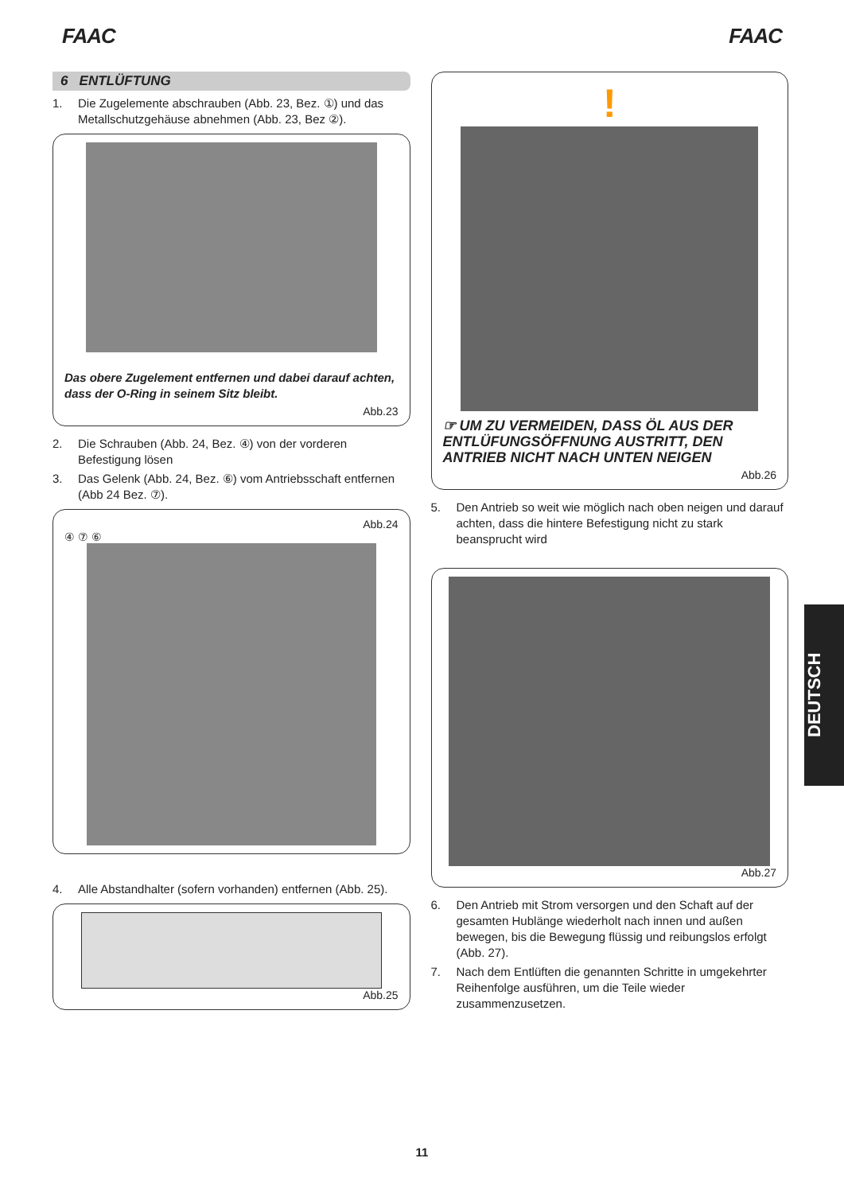FAAC FAAC
6 ENTLÜFTUNG
1. Die Zugelemente abschrauben (Abb. 23, Bez. ①) und das Metallschutzgehäuse abnehmen (Abb. 23, Bez ②).
Das obere Zugelement entfernen und dabei darauf achten, dass der O-Ring in seinem Sitz bleibt.
Abb.23
2. Die Schrauben (Abb. 24, Bez. ④) von der vorderen Befestigung lösen
3. Das Gelenk (Abb. 24, Bez. ⑥) vom Antriebsschaft entfernen (Abb 24 Bez. ⑦).
Abb.24
④ ⑦ ⑥
4. Alle Abstandhalter (sofern vorhanden) entfernen (Abb. 25).
Abb.25
!
☞ UM ZU VERMEIDEN, DASS ÖL AUS DER ENTLÜFUNGSÖFFNUNG AUSTRITT, DEN ANTRIEB NICHT NACH UNTEN NEIGEN
Abb.26
5. Den Antrieb so weit wie möglich nach oben neigen und darauf achten, dass die hintere Befestigung nicht zu stark beansprucht wird
Abb.27
6. Den Antrieb mit Strom versorgen und den Schaft auf der gesamten Hublänge wiederholt nach innen und außen bewegen, bis die Bewegung flüssig und reibungslos erfolgt (Abb. 27).
7. Nach dem Entlüften die genannten Schritte in umgekehrter Reihenfolge ausführen, um die Teile wieder zusammenzusetzen.
DEUTSCH
11